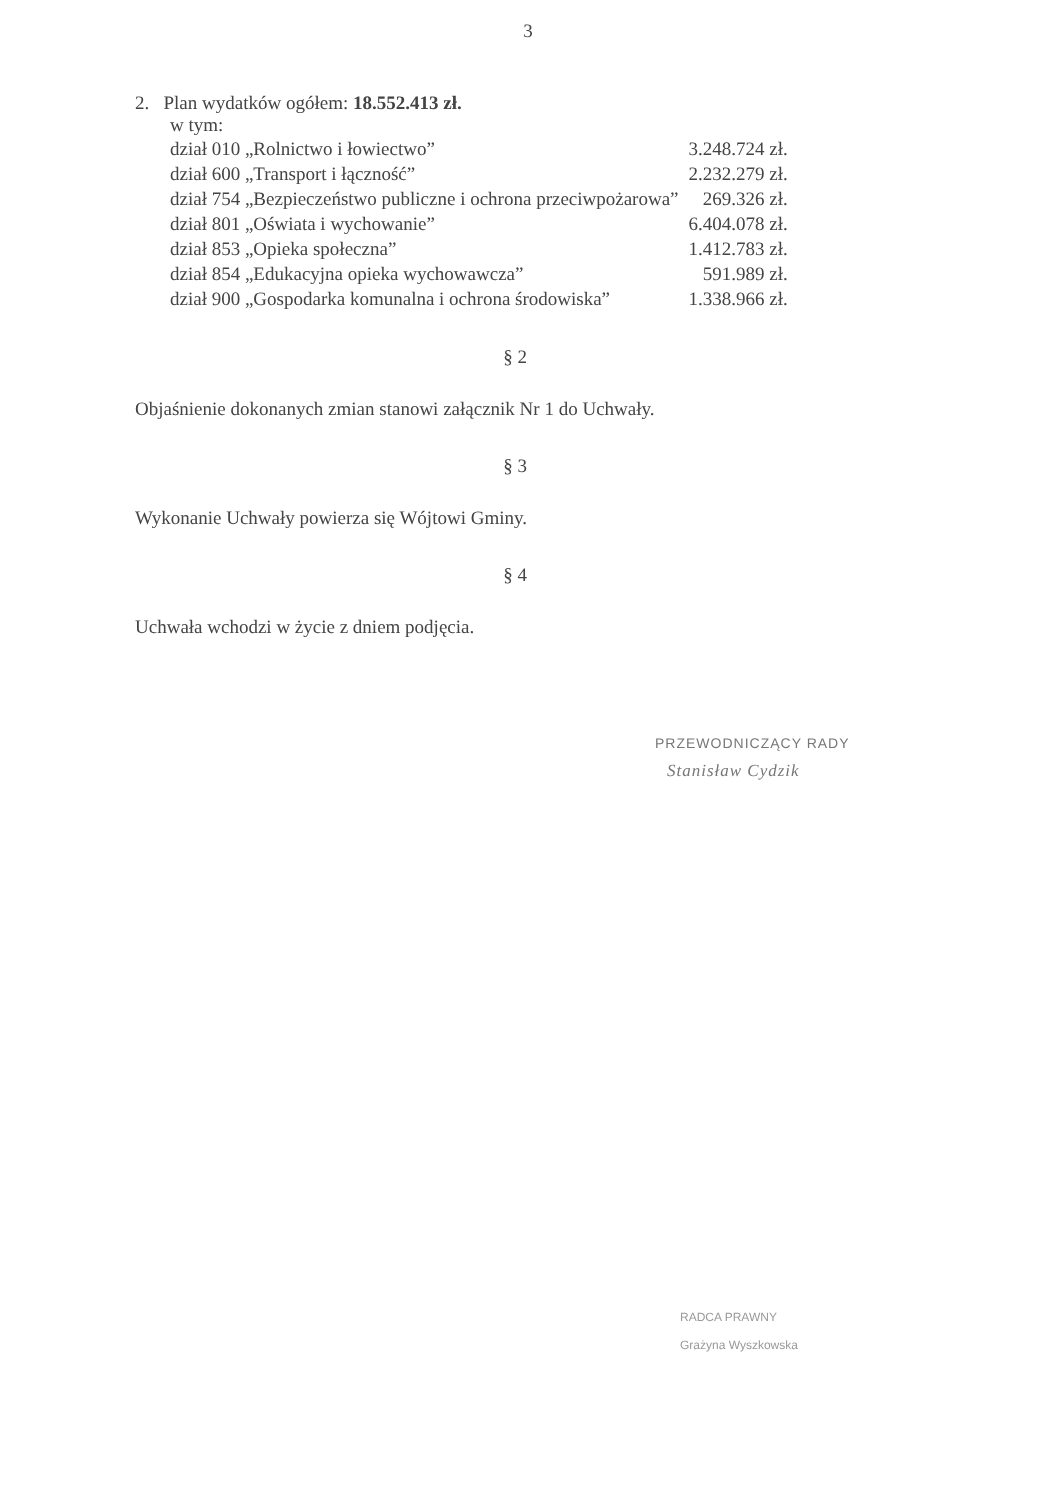3
2. Plan wydatków ogółem: 18.552.413 zł.
w tym:
| dział 010 „Rolnictwo i łowiectwo” | 3.248.724 zł. |
| dział 600 „Transport i łączność” | 2.232.279 zł. |
| dział 754 „Bezpieczeństwo publiczne i ochrona przeciwpożarowa” | 269.326 zł. |
| dział 801 „Oświata i wychowanie” | 6.404.078 zł. |
| dział 853 „Opieka społeczna” | 1.412.783 zł. |
| dział 854 „Edukacyjna opieka wychowawcza” | 591.989 zł. |
| dział 900 „Gospodarka komunalna i ochrona środowiska” | 1.338.966 zł. |
§ 2
Objaśnienie dokonanych zmian stanowi załącznik Nr 1 do Uchwały.
§ 3
Wykonanie Uchwały powierza się Wójtowi Gminy.
§ 4
Uchwała wchodzi w życie z dniem podjęcia.
PRZEWODNICZĄCY RADY
Stanisław Cydzik
RADCA PRAWNY
Grażyna Wyszkowska